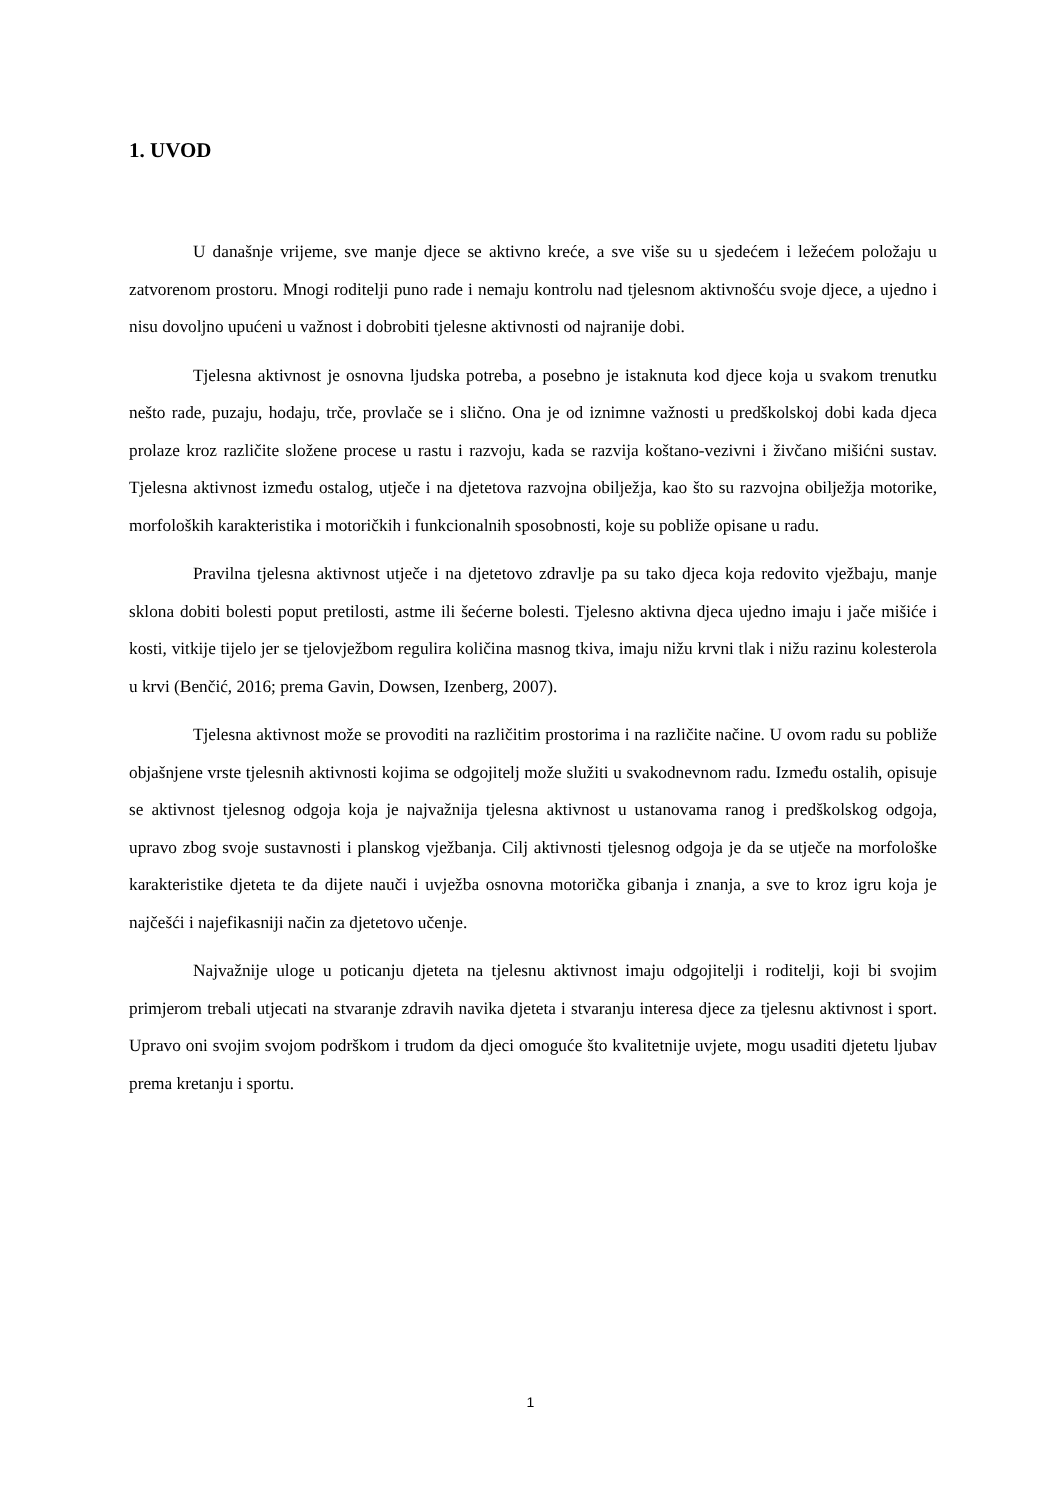1. UVOD
U današnje vrijeme, sve manje djece se aktivno kreće, a sve više su u sjedećem i ležećem položaju u zatvorenom prostoru. Mnogi roditelji puno rade i nemaju kontrolu nad tjelesnom aktivnošću svoje djece, a ujedno i nisu dovoljno upućeni u važnost i dobrobiti tjelesne aktivnosti od najranije dobi.
Tjelesna aktivnost je osnovna ljudska potreba, a posebno je istaknuta kod djece koja u svakom trenutku nešto rade, puzaju, hodaju, trče, provlače se i slično. Ona je od iznimne važnosti u predškolskoj dobi kada djeca prolaze kroz različite složene procese u rastu i razvoju, kada se razvija koštano-vezivni i živčano mišićni sustav. Tjelesna aktivnost između ostalog, utječe i na djetetova razvojna obilježja, kao što su razvojna obilježja motorike, morfoloških karakteristika i motoričkih i funkcionalnih sposobnosti, koje su pobliže opisane u radu.
Pravilna tjelesna aktivnost utječe i na djetetovo zdravlje pa su tako djeca koja redovito vježbaju, manje sklona dobiti bolesti poput pretilosti, astme ili šećerne bolesti. Tjelesno aktivna djeca ujedno imaju i jače mišiće i kosti, vitkije tijelo jer se tjelovježbom regulira količina masnog tkiva, imaju nižu krvni tlak i nižu razinu kolesterola u krvi (Benčić, 2016; prema Gavin, Dowsen, Izenberg, 2007).
Tjelesna aktivnost može se provoditi na različitim prostorima i na različite načine. U ovom radu su pobliže objašnjene vrste tjelesnih aktivnosti kojima se odgojitelj može služiti u svakodnevnom radu. Između ostalih, opisuje se aktivnost tjelesnog odgoja koja je najvažnija tjelesna aktivnost u ustanovama ranog i predškolskog odgoja, upravo zbog svoje sustavnosti i planskog vježbanja. Cilj aktivnosti tjelesnog odgoja je da se utječe na morfološke karakteristike djeteta te da dijete nauči i uvježba osnovna motorička gibanja i znanja, a sve to kroz igru koja je najčešći i najefikasniji način za djetetovo učenje.
Najvažnije uloge u poticanju djeteta na tjelesnu aktivnost imaju odgojitelji i roditelji, koji bi svojim primjerom trebali utjecati na stvaranje zdravih navika djeteta i stvaranju interesa djece za tjelesnu aktivnost i sport. Upravo oni svojim svojom podrškom i trudom da djeci omoguće što kvalitetnije uvjete, mogu usaditi djetetu ljubav prema kretanju i sportu.
1